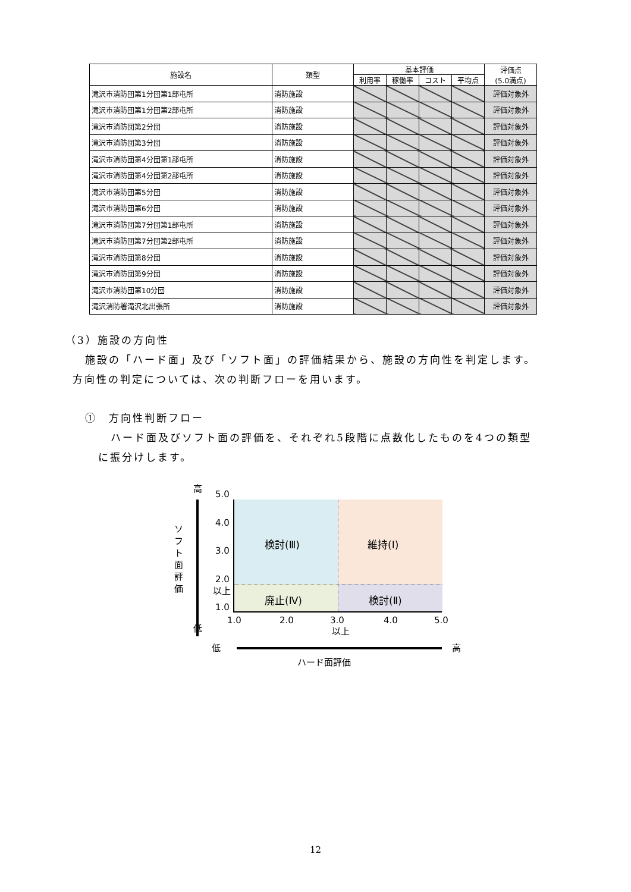| 施設名 | 類型 | 基本評価 | | | | 評価点 (5.0満点) |
| --- | --- | --- | --- | --- | --- | --- |
| | | 利用率 | 稼働率 | コスト | 平均点 | |
| 滝沢市消防団第1分団第1部屯所 | 消防施設 | | | | | 評価対象外 |
| 滝沢市消防団第1分団第2部屯所 | 消防施設 | | | | | 評価対象外 |
| 滝沢市消防団第2分団 | 消防施設 | | | | | 評価対象外 |
| 滝沢市消防団第3分団 | 消防施設 | | | | | 評価対象外 |
| 滝沢市消防団第4分団第1部屯所 | 消防施設 | | | | | 評価対象外 |
| 滝沢市消防団第4分団第2部屯所 | 消防施設 | | | | | 評価対象外 |
| 滝沢市消防団第5分団 | 消防施設 | | | | | 評価対象外 |
| 滝沢市消防団第6分団 | 消防施設 | | | | | 評価対象外 |
| 滝沢市消防団第7分団第1部屯所 | 消防施設 | | | | | 評価対象外 |
| 滝沢市消防団第7分団第2部屯所 | 消防施設 | | | | | 評価対象外 |
| 滝沢市消防団第8分団 | 消防施設 | | | | | 評価対象外 |
| 滝沢市消防団第9分団 | 消防施設 | | | | | 評価対象外 |
| 滝沢市消防団第10分団 | 消防施設 | | | | | 評価対象外 |
| 滝沢消防署滝沢北出張所 | 消防施設 | | | | | 評価対象外 |
（3）施設の方向性
施設の「ハード面」及び「ソフト面」の評価結果から、施設の方向性を判定します。
方向性の判定については、次の判断フローを用います。
①　方向性判断フロー
ハード面及びソフト面の評価を、それぞれ5段階に点数化したものを4つの類型
に振分けします。
高
ソフト面評価
低
5.0
4.0
3.0
2.0
以上
1.0
検討(Ⅲ) 維持(Ⅰ)
廃止(Ⅳ) 検討(Ⅱ)
1.0 2.0 3.0
以上
4.0 5.0
低 高
ハード面評価
12